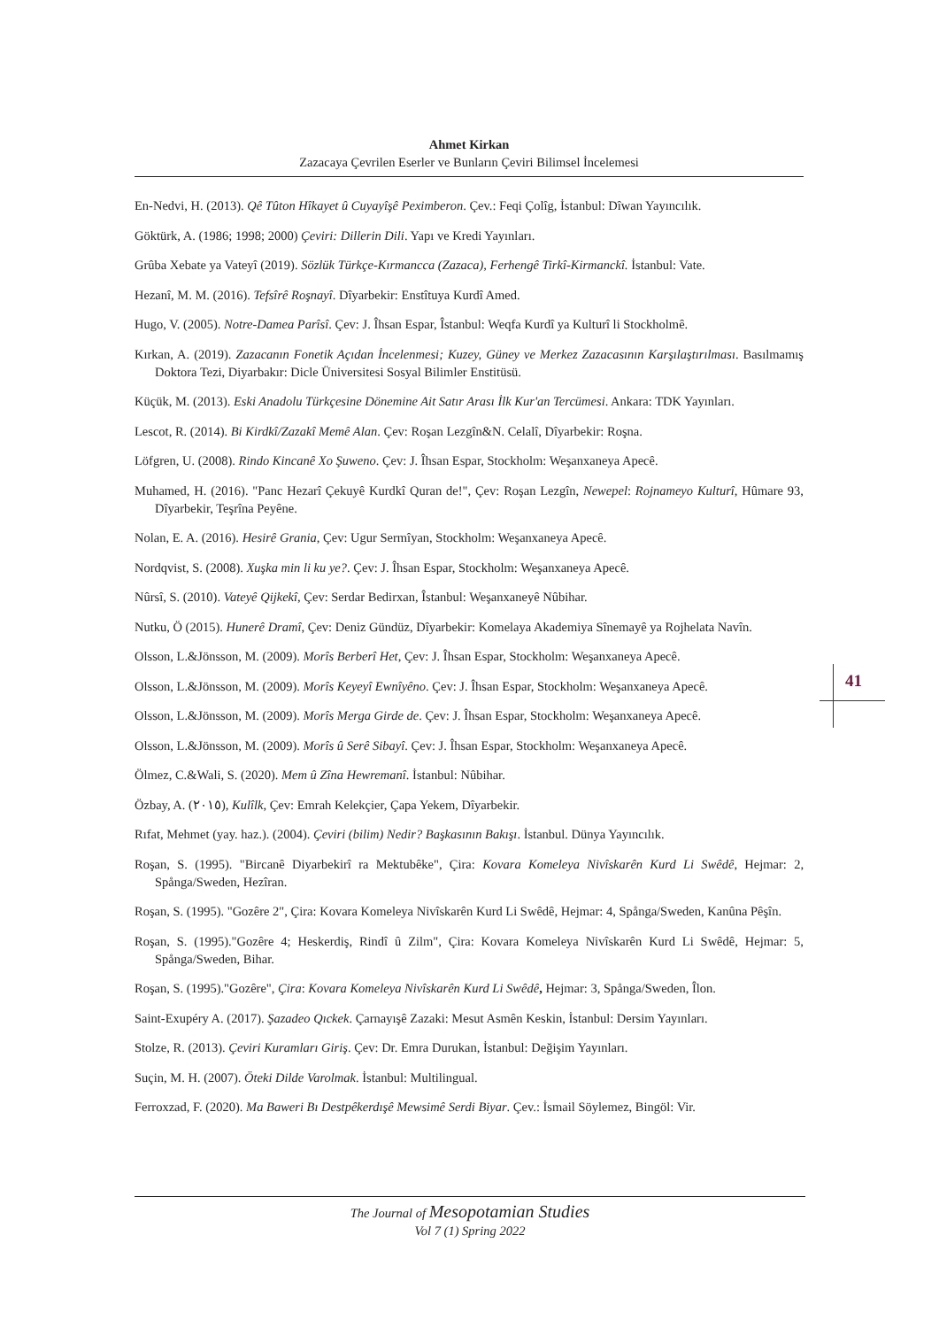Ahmet Kirkan
Zazacaya Çevrilen Eserler ve Bunların Çeviri Bilimsel İncelemesi
En-Nedvi, H. (2013). Qê Tûton Hîkayet û Cuyayîşê Peximberon. Çev.: Feqi Çolîg, İstanbul: Dîwan Yayıncılık.
Göktürk, A. (1986; 1998; 2000) Çeviri: Dillerin Dili. Yapı ve Kredi Yayınları.
Grûba Xebate ya Vateyî (2019). Sözlük Türkçe-Kırmancca (Zazaca), Ferhengê Tirkî-Kirmanckî. İstanbul: Vate.
Hezanî, M. M. (2016). Tefsîrê Roşnayî. Dîyarbekir: Enstîtuya Kurdî Amed.
Hugo, V. (2005). Notre-Damea Parîsî. Çev: J. Îhsan Espar, Îstanbul: Weqfa Kurdî ya Kulturî li Stockholmê.
Kırkan, A. (2019). Zazacanın Fonetik Açıdan İncelenmesi; Kuzey, Güney ve Merkez Zazacasının Karşılaştırılması. Basılmamış Doktora Tezi, Diyarbakır: Dicle Üniversitesi Sosyal Bilimler Enstitüsü.
Küçük, M. (2013). Eski Anadolu Türkçesine Dönemine Ait Satır Arası İlk Kur'an Tercümesi. Ankara: TDK Yayınları.
Lescot, R. (2014). Bi Kirdkî/Zazakî Memê Alan. Çev: Roşan Lezgîn&N. Celalî, Dîyarbekir: Roşna.
Löfgren, U. (2008). Rindo Kincanê Xo Şuweno. Çev: J. Îhsan Espar, Stockholm: Weşanxaneya Apecê.
Muhamed, H. (2016). "Panc Hezarî Çekuyê Kurdkî Quran de!", Çev: Roşan Lezgîn, Newepel: Rojnameyo Kulturî, Hûmare 93, Dîyarbekir, Teşrîna Peyêne.
Nolan, E. A. (2016). Hesirê Grania, Çev: Ugur Sermîyan, Stockholm: Weşanxaneya Apecê.
Nordqvist, S. (2008). Xuşka min li ku ye?. Çev: J. Îhsan Espar, Stockholm: Weşanxaneya Apecê.
Nûrsî, S. (2010). Vateyê Qijkekî, Çev: Serdar Bedirxan, Îstanbul: Weşanxaneyê Nûbihar.
Nutku, Ö (2015). Hunerê Dramî, Çev: Deniz Gündüz, Dîyarbekir: Komelaya Akademiya Sînemayê ya Rojhelata Navîn.
Olsson, L.&Jönsson, M. (2009). Morîs Berberî Het, Çev: J. Îhsan Espar, Stockholm: Weşanxaneya Apecê.
Olsson, L.&Jönsson, M. (2009). Morîs Keyeyî Ewnîyêno. Çev: J. Îhsan Espar, Stockholm: Weşanxaneya Apecê.
Olsson, L.&Jönsson, M. (2009). Morîs Merga Girde de. Çev: J. Îhsan Espar, Stockholm: Weşanxaneya Apecê.
Olsson, L.&Jönsson, M. (2009). Morîs û Serê Sibayî. Çev: J. Îhsan Espar, Stockholm: Weşanxaneya Apecê.
Ölmez, C.&Wali, S. (2020). Mem û Zîna Hewremanî. İstanbul: Nûbihar.
Özbay, A. (٢٠١٥), Kulîlk, Çev: Emrah Kelekçier, Çapa Yekem, Dîyarbekir.
Rıfat, Mehmet (yay. haz.). (2004). Çeviri (bilim) Nedir? Başkasının Bakışı. İstanbul. Dünya Yayıncılık.
Roşan, S. (1995). "Bircanê Diyarbekirî ra Mektubêke", Çira: Kovara Komeleya Nivîskarên Kurd Li Swêdê, Hejmar: 2, Spånga/Sweden, Hezîran.
Roşan, S. (1995). "Gozêre 2", Çira: Kovara Komeleya Nivîskarên Kurd Li Swêdê, Hejmar: 4, Spånga/Sweden, Kanûna Pêşîn.
Roşan, S. (1995)."Gozêre 4; Heskerdiş, Rindî û Zilm", Çira: Kovara Komeleya Nivîskarên Kurd Li Swêdê, Hejmar: 5, Spånga/Sweden, Bihar.
Roşan, S. (1995)."Gozêre", Çira: Kovara Komeleya Nivîskarên Kurd Li Swêdê, Hejmar: 3, Spånga/Sweden, Îlon.
Saint-Exupéry A. (2017). Şazadeo Qıckek. Çarnayışê Zazaki: Mesut Asmên Keskin, İstanbul: Dersim Yayınları.
Stolze, R. (2013). Çeviri Kuramları Giriş. Çev: Dr. Emra Durukan, İstanbul: Değişim Yayınları.
Suçin, M. H. (2007). Öteki Dilde Varolmak. İstanbul: Multilingual.
Ferroxzad, F. (2020). Ma Baweri Bı Destpêkerdışê Mewsimê Serdi Biyar. Çev.: İsmail Söylemez, Bingöl: Vir.
41
The Journal of Mesopotamian Studies
Vol 7 (1) Spring 2022